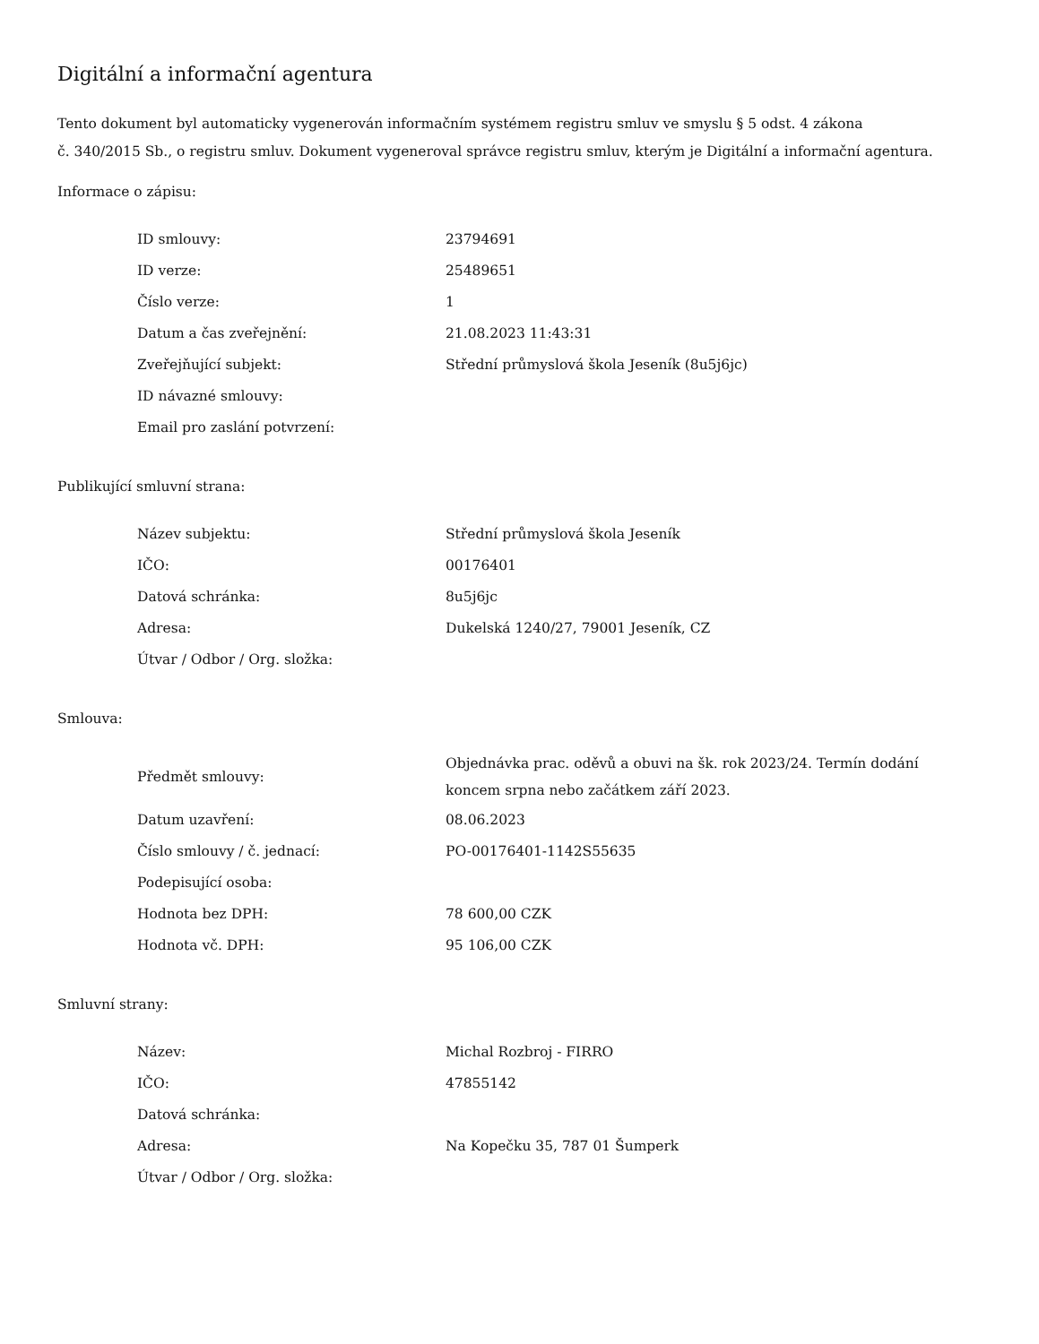Digitální a informační agentura
Tento dokument byl automaticky vygenerován informačním systémem registru smluv ve smyslu § 5 odst. 4 zákona
č. 340/2015 Sb., o registru smluv. Dokument vygeneroval správce registru smluv, kterým je Digitální a informační agentura.
Informace o zápisu:
| ID smlouvy: | 23794691 |
| ID verze: | 25489651 |
| Číslo verze: | 1 |
| Datum a čas zveřejnění: | 21.08.2023 11:43:31 |
| Zveřejňující subjekt: | Střední průmyslová škola Jeseník (8u5j6jc) |
| ID návazné smlouvy: | |
| Email pro zaslání potvrzení: | |
Publikující smluvní strana:
| Název subjektu: | Střední průmyslová škola Jeseník |
| IČO: | 00176401 |
| Datová schránka: | 8u5j6jc |
| Adresa: | Dukelská 1240/27, 79001 Jeseník, CZ |
| Útvar / Odbor / Org. složka: | |
Smlouva:
| Předmět smlouvy: | Objednávka prac. oděvů a obuvi na šk. rok 2023/24. Termín dodání koncem srpna nebo začátkem září 2023. |
| Datum uzavření: | 08.06.2023 |
| Číslo smlouvy / č. jednací: | PO-00176401-1142S55635 |
| Podepisující osoba: | |
| Hodnota bez DPH: | 78 600,00 CZK |
| Hodnota vč. DPH: | 95 106,00 CZK |
Smluvní strany:
| Název: | Michal Rozbroj - FIRRO |
| IČO: | 47855142 |
| Datová schránka: | |
| Adresa: | Na Kopečku 35, 787 01 Šumperk |
| Útvar / Odbor / Org. složka: | |